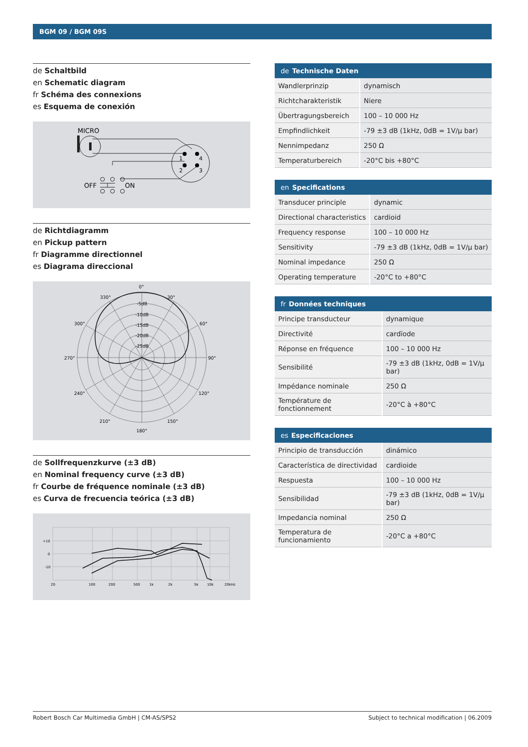BGM 09 / BGM 09S
de Schaltbild
en Schematic diagram
fr Schéma des connexions
es Esquema de conexión
MICRO
1
4
2
3
OFF
ON
de Richtdiagramm
en Pickup pattern
fr Diagramme directionnel
es Diagrama direccional
0°
30°
330°
60°
300°
90°
270°
120°
240°
150°
210°
180°
-5dB
-10dB
-15dB
-20dB
-25dB
de Sollfrequenzkurve (±3 dB)
en Nominal frequency curve (±3 dB)
fr Courbe de fréquence nominale (±3 dB)
es Curva de frecuencia teórica (±3 dB)
+10
0
-10
20
100
200
500
1k
2k
5k
10k
20kHz
| de Technische Daten | |
| --- | --- |
| Wandlerprinzip | dynamisch |
| Richtcharakteristik | Niere |
| Übertragungsbereich | 100 – 10 000 Hz |
| Empfindlichkeit | -79 ±3 dB (1kHz, 0dB = 1V/μ bar) |
| Nennimpedanz | 250 Ω |
| Temperaturbereich | -20°C bis +80°C |
| en Specifications | |
| --- | --- |
| Transducer principle | dynamic |
| Directional characteristics | cardioid |
| Frequency response | 100 – 10 000 Hz |
| Sensitivity | -79 ±3 dB (1kHz, 0dB = 1V/μ bar) |
| Nominal impedance | 250 Ω |
| Operating temperature | -20°C to +80°C |
| fr Données techniques | |
| --- | --- |
| Principe transducteur | dynamique |
| Directivité | cardïode |
| Réponse en fréquence | 100 – 10 000 Hz |
| Sensibilité | -79 ±3 dB (1kHz, 0dB = 1V/μ bar) |
| Impédance nominale | 250 Ω |
| Température de fonctionnement | -20°C à +80°C |
| es Especificaciones | |
| --- | --- |
| Principio de transducción | dinámico |
| Característica de directividad | cardioide |
| Respuesta | 100 – 10 000 Hz |
| Sensibilidad | -79 ±3 dB (1kHz, 0dB = 1V/μ bar) |
| Impedancia nominal | 250 Ω |
| Temperatura de funcionamiento | -20°C a +80°C |
Robert Bosch Car Multimedia GmbH | CM-AS/SPS2 Subject to technical modification | 06.2009